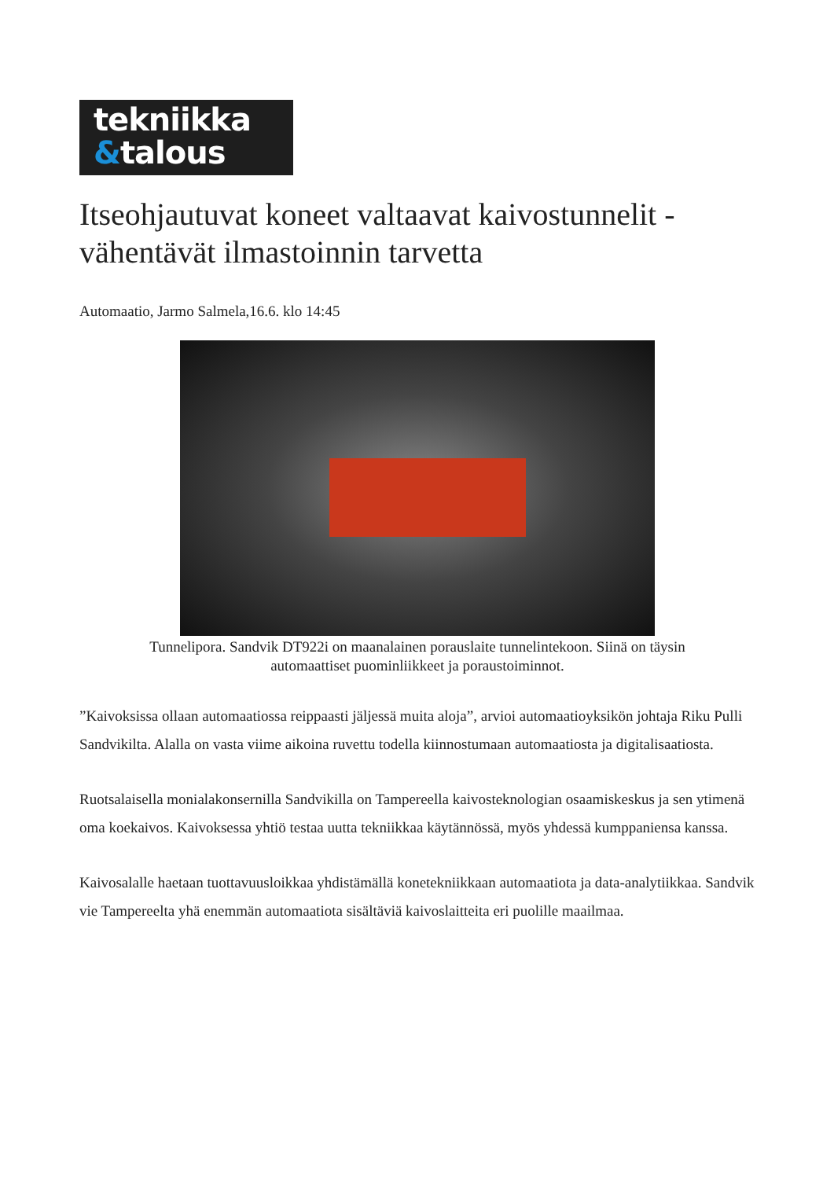tekniikka
&talous
Itseohjautuvat koneet valtaavat kaivostunnelit - vähentävät ilmastoinnin tarvetta
Automaatio, Jarmo Salmela,16.6. klo 14:45
Tunnelipora. Sandvik DT922i on maanalainen porauslaite tunnelintekoon. Siinä on täysin automaattiset puominliikkeet ja poraustoiminnot.
”Kaivoksissa ollaan automaatiossa reippaasti jäljessä muita aloja”, arvioi automaatioyksikön johtaja Riku Pulli Sandvikilta. Alalla on vasta viime aikoina ruvettu todella kiinnostumaan automaatiosta ja digitalisaatiosta.
Ruotsalaisella monialakonsernilla Sandvikilla on Tampereella kaivosteknologian osaamiskeskus ja sen ytimenä oma koekaivos. Kaivoksessa yhtiö testaa uutta tekniikkaa käytännössä, myös yhdessä kumppaniensa kanssa.
Kaivosalalle haetaan tuottavuusloikkaa yhdistämällä konetekniikkaan automaatiota ja data-analytiikkaa. Sandvik vie Tampereelta yhä enemmän automaatiota sisältäviä kaivoslaitteita eri puolille maailmaa.